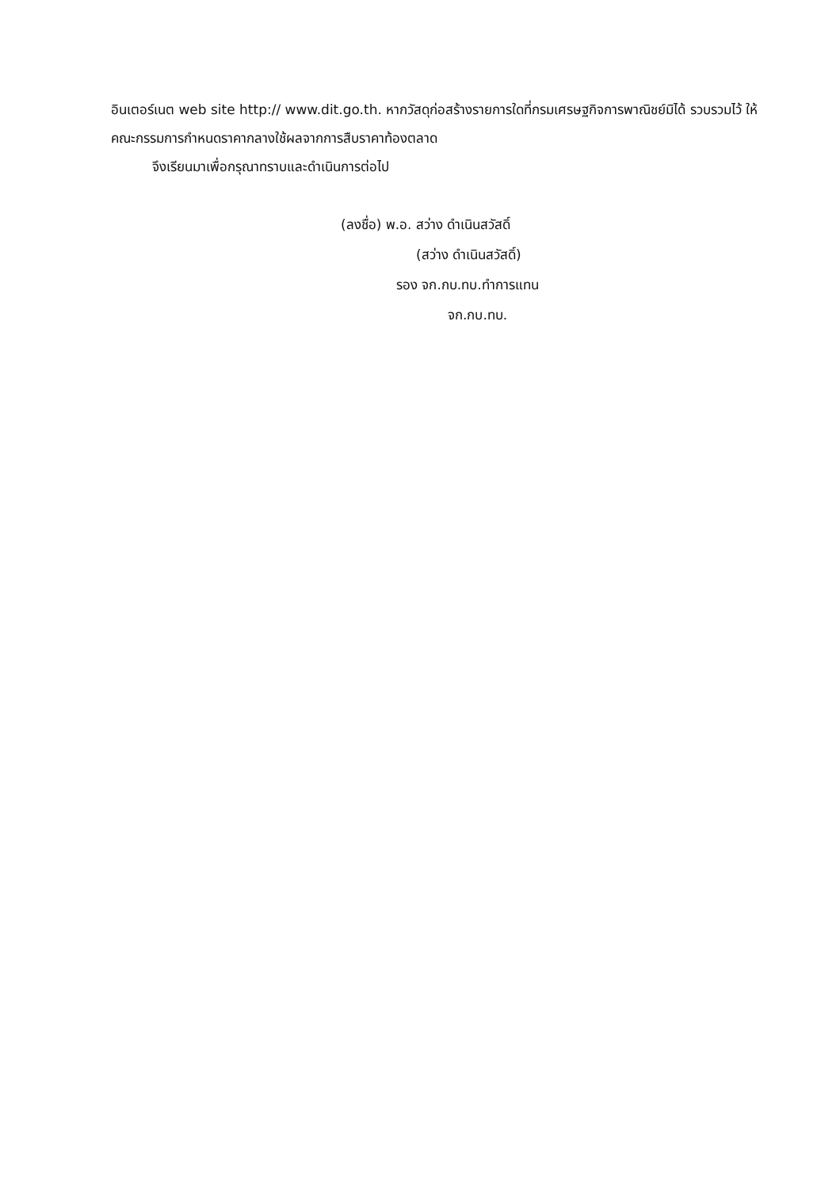อินเตอร์เนต web site http:// www.dit.go.th. หากวัสดุก่อสร้างรายการใดที่กรมเศรษฐกิจการพาณิชย์มิได้ รวบรวมไว้ ให้คณะกรรมการกำหนดราคากลางใช้ผลจากการสืบราคาท้องตลาด
จึงเรียนมาเพื่อกรุณาทราบและดำเนินการต่อไป
(ลงชื่อ) พ.อ. สว่าง ดำเนินสวัสดิ์
(สว่าง ดำเนินสวัสดิ์)
รอง จก.กบ.ทบ.ทำการแทน
จก.กบ.ทบ.